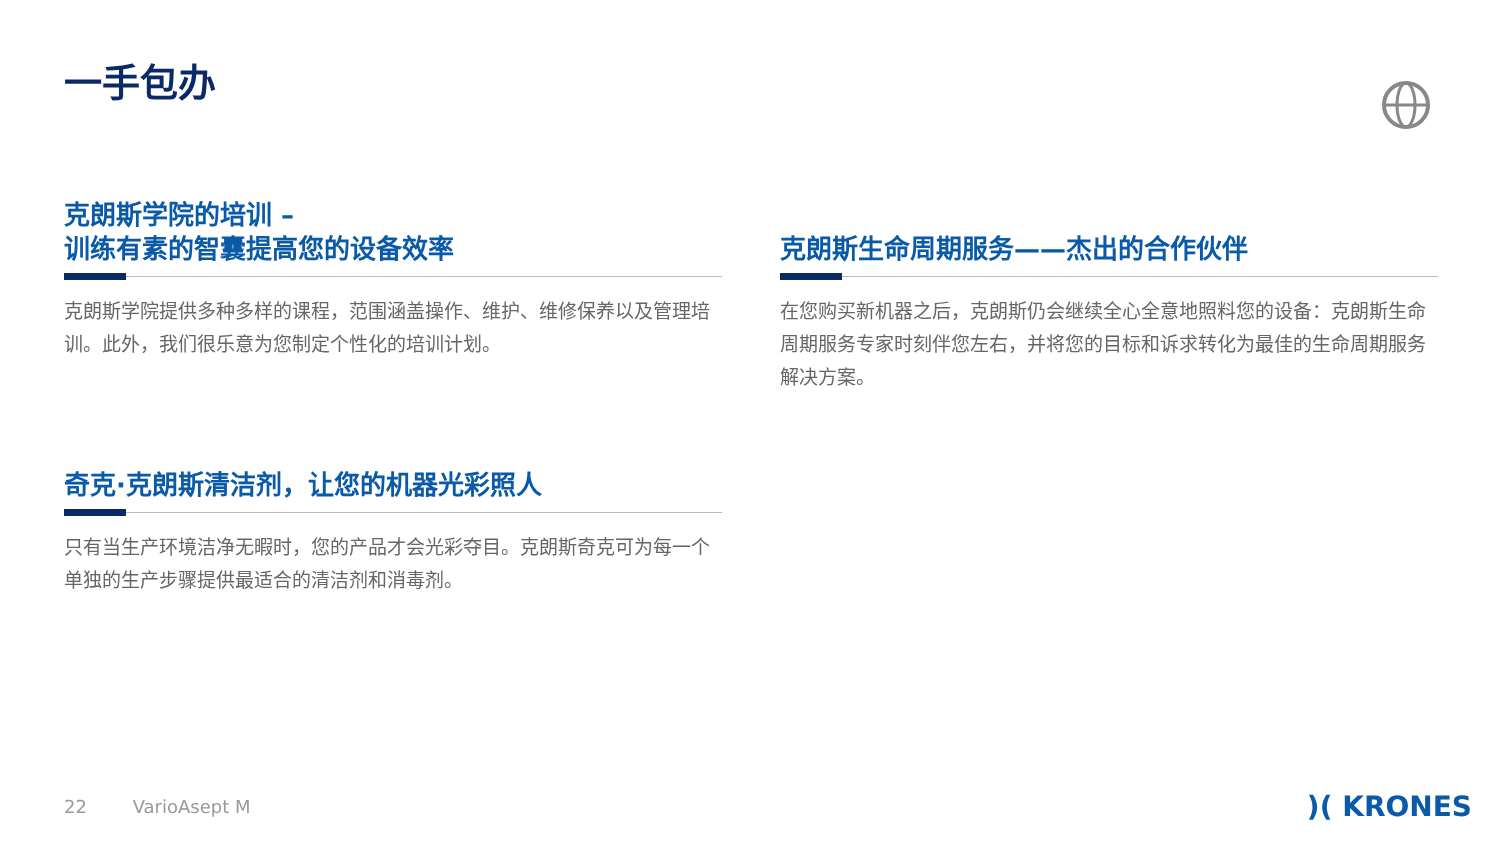一手包办
克朗斯学院的培训 –
训练有素的智囊提高您的设备效率
克朗斯学院提供多种多样的课程，范围涵盖操作、维护、维修保养以及管理培训。此外，我们很乐意为您制定个性化的培训计划。
克朗斯生命周期服务——杰出的合作伙伴
在您购买新机器之后，克朗斯仍会继续全心全意地照料您的设备：克朗斯生命周期服务专家时刻伴您左右，并将您的目标和诉求转化为最佳的生命周期服务解决方案。
奇克·克朗斯清洁剂，让您的机器光彩照人
只有当生产环境洁净无暇时，您的产品才会光彩夺目。克朗斯奇克可为每一个单独的生产步骤提供最适合的清洁剂和消毒剂。
22 VarioAsept M )( KRONES